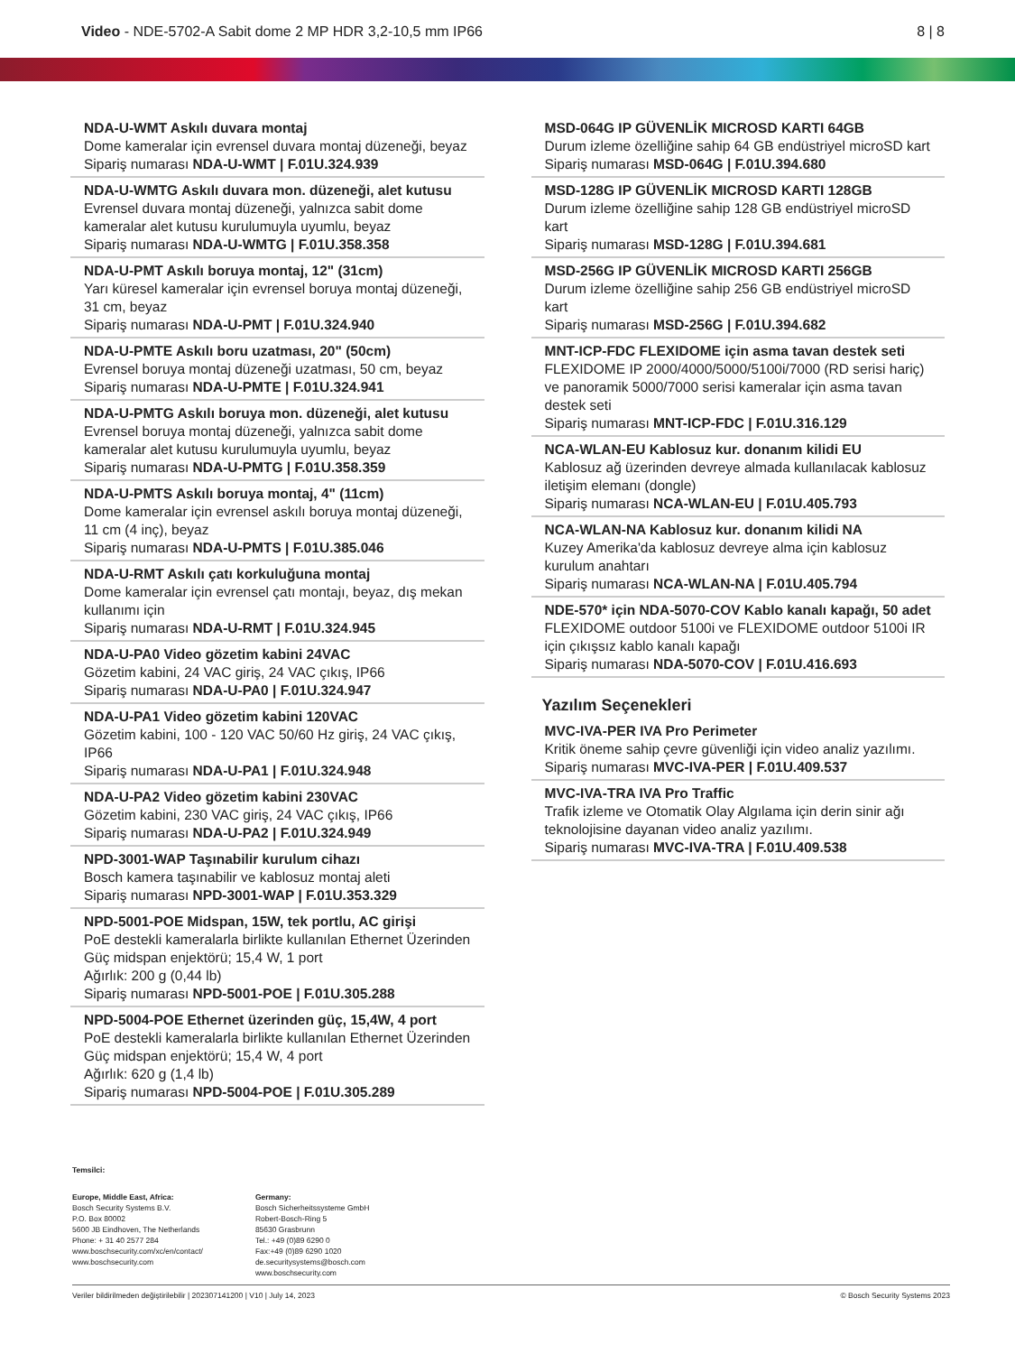Video - NDE-5702-A Sabit dome 2 MP HDR 3,2-10,5 mm IP66
8 | 8
NDA-U-WMT Askılı duvara montaj
Dome kameralar için evrensel duvara montaj düzeneği, beyaz
Sipariş numarası NDA-U-WMT | F.01U.324.939
NDA-U-WMTG Askılı duvara mon. düzeneği, alet kutusu
Evrensel duvara montaj düzeneği, yalnızca sabit dome kameralar alet kutusu kurulumuyla uyumlu, beyaz
Sipariş numarası NDA-U-WMTG | F.01U.358.358
NDA-U-PMT Askılı boruya montaj, 12" (31cm)
Yarı küresel kameralar için evrensel boruya montaj düzeneği, 31 cm, beyaz
Sipariş numarası NDA-U-PMT | F.01U.324.940
NDA-U-PMTE Askılı boru uzatması, 20" (50cm)
Evrensel boruya montaj düzeneği uzatması, 50 cm, beyaz
Sipariş numarası NDA-U-PMTE | F.01U.324.941
NDA-U-PMTG Askılı boruya mon. düzeneği, alet kutusu
Evrensel boruya montaj düzeneği, yalnızca sabit dome kameralar alet kutusu kurulumuyla uyumlu, beyaz
Sipariş numarası NDA-U-PMTG | F.01U.358.359
NDA-U-PMTS Askılı boruya montaj, 4" (11cm)
Dome kameralar için evrensel askılı boruya montaj düzeneği, 11 cm (4 inç), beyaz
Sipariş numarası NDA-U-PMTS | F.01U.385.046
NDA-U-RMT Askılı çatı korkuluğuna montaj
Dome kameralar için evrensel çatı montajı, beyaz, dış mekan kullanımı için
Sipariş numarası NDA-U-RMT | F.01U.324.945
NDA-U-PA0 Video gözetim kabini 24VAC
Gözetim kabini, 24 VAC giriş, 24 VAC çıkış, IP66
Sipariş numarası NDA-U-PA0 | F.01U.324.947
NDA-U-PA1 Video gözetim kabini 120VAC
Gözetim kabini, 100 - 120 VAC 50/60 Hz giriş, 24 VAC çıkış, IP66
Sipariş numarası NDA-U-PA1 | F.01U.324.948
NDA-U-PA2 Video gözetim kabini 230VAC
Gözetim kabini, 230 VAC giriş, 24 VAC çıkış, IP66
Sipariş numarası NDA-U-PA2 | F.01U.324.949
NPD-3001-WAP Taşınabilir kurulum cihazı
Bosch kamera taşınabilir ve kablosuz montaj aleti
Sipariş numarası NPD-3001-WAP | F.01U.353.329
NPD-5001-POE Midspan, 15W, tek portlu, AC girişi
PoE destekli kameralarla birlikte kullanılan Ethernet Üzerinden Güç midspan enjektörü; 15,4 W, 1 port
Ağırlık: 200 g (0,44 lb)
Sipariş numarası NPD-5001-POE | F.01U.305.288
NPD-5004-POE Ethernet üzerinden güç, 15,4W, 4 port
PoE destekli kameralarla birlikte kullanılan Ethernet Üzerinden Güç midspan enjektörü; 15,4 W, 4 port
Ağırlık: 620 g (1,4 lb)
Sipariş numarası NPD-5004-POE | F.01U.305.289
MSD-064G IP GÜVENLİK MICROSD KARTI 64GB
Durum izleme özelliğine sahip 64 GB endüstriyel microSD kart
Sipariş numarası MSD-064G | F.01U.394.680
MSD-128G IP GÜVENLİK MICROSD KARTI 128GB
Durum izleme özelliğine sahip 128 GB endüstriyel microSD kart
Sipariş numarası MSD-128G | F.01U.394.681
MSD-256G IP GÜVENLİK MICROSD KARTI 256GB
Durum izleme özelliğine sahip 256 GB endüstriyel microSD kart
Sipariş numarası MSD-256G | F.01U.394.682
MNT-ICP-FDC FLEXIDOME için asma tavan destek seti
FLEXIDOME IP 2000/4000/5000/5100i/7000 (RD serisi hariç) ve panoramik 5000/7000 serisi kameralar için asma tavan destek seti
Sipariş numarası MNT-ICP-FDC | F.01U.316.129
NCA-WLAN-EU Kablosuz kur. donanım kilidi EU
Kablosuz ağ üzerinden devreye almada kullanılacak kablosuz iletişim elemanı (dongle)
Sipariş numarası NCA-WLAN-EU | F.01U.405.793
NCA-WLAN-NA Kablosuz kur. donanım kilidi NA
Kuzey Amerika'da kablosuz devreye alma için kablosuz kurulum anahtarı
Sipariş numarası NCA-WLAN-NA | F.01U.405.794
NDE-570* için NDA-5070-COV Kablo kanalı kapağı, 50 adet
FLEXIDOME outdoor 5100i ve FLEXIDOME outdoor 5100i IR için çıkışsız kablo kanalı kapağı
Sipariş numarası NDA-5070-COV | F.01U.416.693
Yazılım Seçenekleri
MVC-IVA-PER IVA Pro Perimeter
Kritik öneme sahip çevre güvenliği için video analiz yazılımı.
Sipariş numarası MVC-IVA-PER | F.01U.409.537
MVC-IVA-TRA IVA Pro Traffic
Trafik izleme ve Otomatik Olay Algılama için derin sinir ağı teknolojisine dayanan video analiz yazılımı.
Sipariş numarası MVC-IVA-TRA | F.01U.409.538
Temsilci:
Europe, Middle East, Africa:
Bosch Security Systems B.V.
P.O. Box 80002
5600 JB Eindhoven, The Netherlands
Phone: + 31 40 2577 284
www.boschsecurity.com/xc/en/contact/
www.boschsecurity.com
Germany:
Bosch Sicherheitssysteme GmbH
Robert-Bosch-Ring 5
85630 Grasbrunn
Tel.: +49 (0)89 6290 0
Fax:+49 (0)89 6290 1020
de.securitysystems@bosch.com
www.boschsecurity.com
Veriler bildirilmeden değiştirilebilir | 202307141200 | V10 | July 14, 2023 © Bosch Security Systems 2023